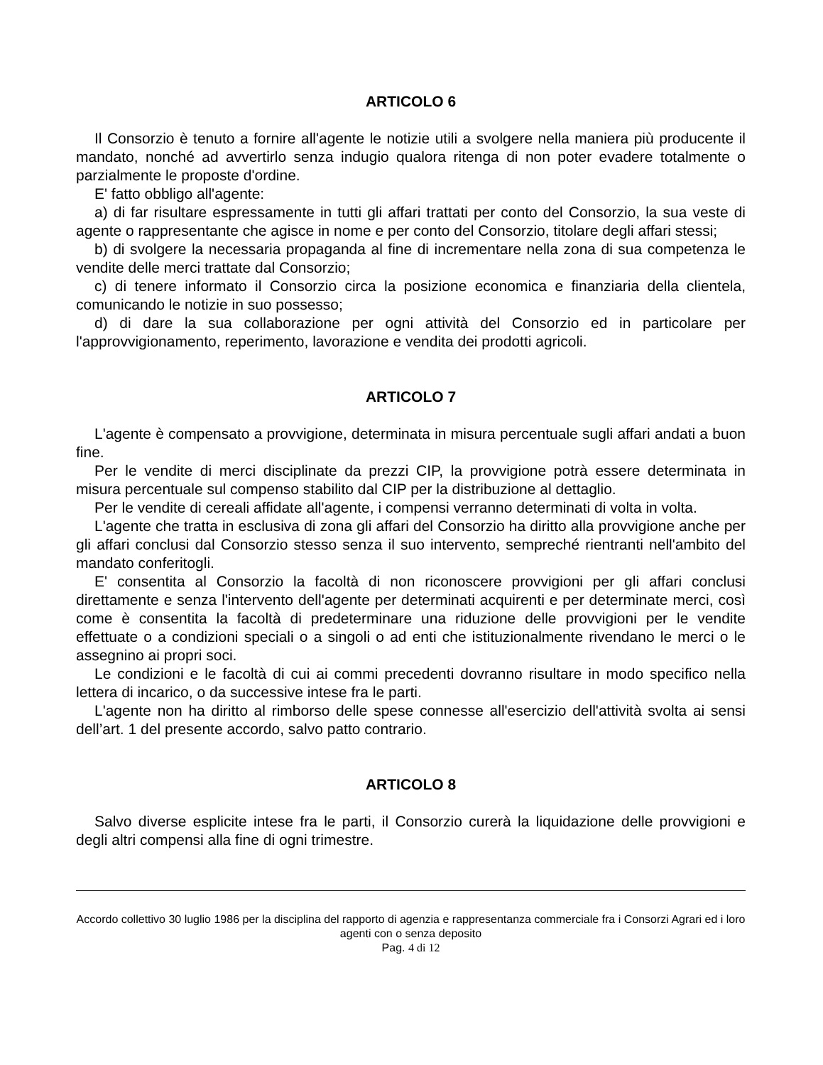ARTICOLO 6
Il Consorzio è tenuto a fornire all'agente le notizie utili a svolgere nella maniera più producente il mandato, nonché ad avvertirlo senza indugio qualora ritenga di non poter evadere totalmente o parzialmente le proposte d'ordine.
E' fatto obbligo all'agente:
a) di far risultare espressamente in tutti gli affari trattati per conto del Consorzio, la sua veste di agente o rappresentante che agisce in nome e per conto del Consorzio, titolare degli affari stessi;
b) di svolgere la necessaria propaganda al fine di incrementare nella zona di sua competenza le vendite delle merci trattate dal Consorzio;
c) di tenere informato il Consorzio circa la posizione economica e finanziaria della clientela, comunicando le notizie in suo possesso;
d) di dare la sua collaborazione per ogni attività del Consorzio ed in particolare per l'approvvigionamento, reperimento, lavorazione e vendita dei prodotti agricoli.
ARTICOLO 7
L'agente è compensato a provvigione, determinata in misura percentuale sugli affari andati a buon fine.
Per le vendite di merci disciplinate da prezzi CIP, la provvigione potrà essere determinata in misura percentuale sul compenso stabilito dal CIP per la distribuzione al dettaglio.
Per le vendite di cereali affidate all'agente, i compensi verranno determinati di volta in volta.
L'agente che tratta in esclusiva di zona gli affari del Consorzio ha diritto alla provvigione anche per gli affari conclusi dal Consorzio stesso senza il suo intervento, sempreché rientranti nell'ambito del mandato conferitogli.
E' consentita al Consorzio la facoltà di non riconoscere provvigioni per gli affari conclusi direttamente e senza l'intervento dell'agente per determinati acquirenti e per determinate merci, così come è consentita la facoltà di predeterminare una riduzione delle provvigioni per le vendite effettuate o a condizioni speciali o a singoli o ad enti che istituzionalmente rivendano le merci o le assegnino ai propri soci.
Le condizioni e le facoltà di cui ai commi precedenti dovranno risultare in modo specifico nella lettera di incarico, o da successive intese fra le parti.
L'agente non ha diritto al rimborso delle spese connesse all'esercizio dell'attività svolta ai sensi dell’art. 1 del presente accordo, salvo patto contrario.
ARTICOLO 8
Salvo diverse esplicite intese fra le parti, il Consorzio curerà la liquidazione delle provvigioni e degli altri compensi alla fine di ogni trimestre.
Accordo collettivo 30 luglio 1986 per la disciplina del rapporto di agenzia e rappresentanza commerciale fra i Consorzi Agrari ed i loro agenti con o senza deposito
Pag. 4 di 12